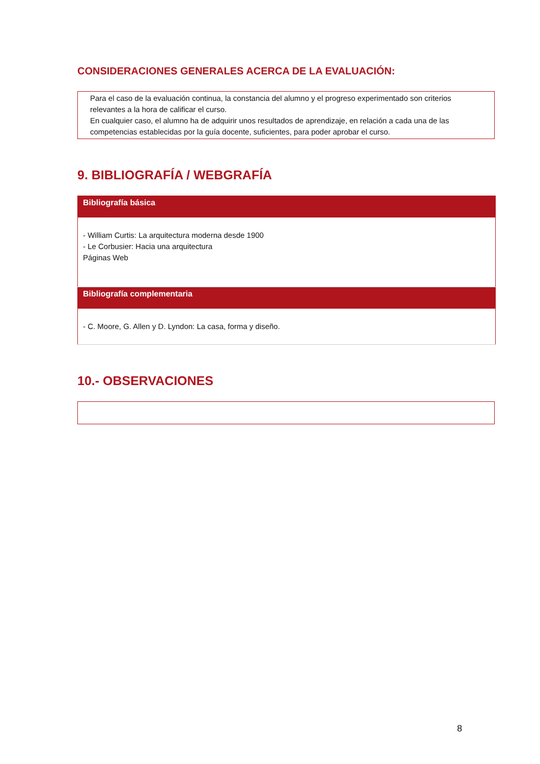CONSIDERACIONES GENERALES ACERCA DE LA EVALUACIÓN:
Para el caso de la evaluación continua, la constancia del alumno y el progreso experimentado son criterios relevantes a la hora de calificar el curso.
En cualquier caso, el alumno ha de adquirir unos resultados de aprendizaje, en relación a cada una de las competencias establecidas por la guía docente, suficientes, para poder aprobar el curso.
9. BIBLIOGRAFÍA / WEBGRAFÍA
| Bibliografía básica |
| --- |
| - William Curtis: La arquitectura moderna desde 1900 - Le Corbusier: Hacia una arquitectura Páginas Web |
| Bibliografía complementaria |
| - C. Moore, G. Allen y D. Lyndon: La casa, forma y diseño. |
10.- OBSERVACIONES
8